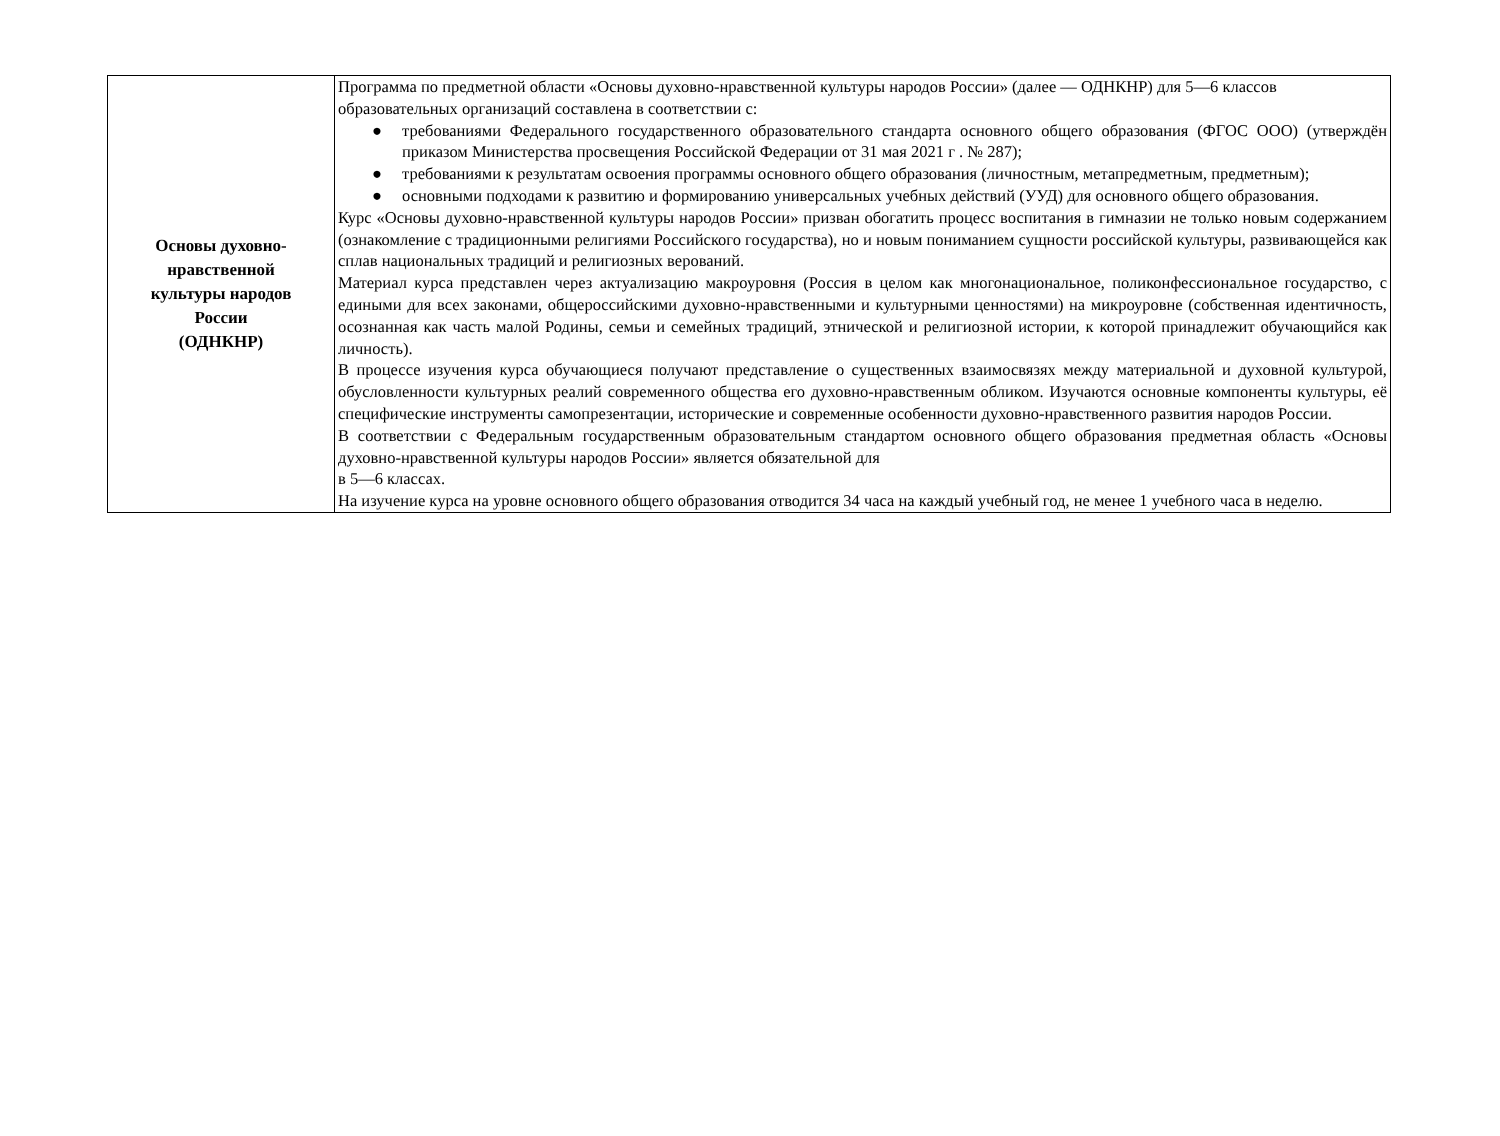| Основы духовно- нравственной культуры народов России (ОДНКНР) | Программа по предметной области «Основы духовно-нравственной культуры народов России» (далее — ОДНКНР) для 5—6 классов образовательных организаций составлена в соответствии с: ● требованиями Федерального государственного образовательного стандарта основного общего образования (ФГОС ООО) (утверждён приказом Министерства просвещения Российской Федерации от 31 мая 2021 г . № 287); ● требованиями к результатам освоения программы основного общего образования (личностным, метапредметным, предметным); ● основными подходами к развитию и формированию универсальных учебных действий (УУД) для основного общего образования. Курс «Основы духовно-нравственной культуры народов России» призван обогатить процесс воспитания в гимназии не только новым содержанием (ознакомление с традиционными религиями Российского государства), но и новым пониманием сущности российской культуры, развивающейся как сплав национальных традиций и религиозных верований. Материал курса представлен через актуализацию макроуровня (Россия в целом как многонациональное, поликонфессиональное государство, с едиными для всех законами, общероссийскими духовно-нравственными и культурными ценностями) на микроуровне (собственная идентичность, осознанная как часть малой Родины, семьи и семейных традиций, этнической и религиозной истории, к которой принадлежит обучающийся как личность). В процессе изучения курса обучающиеся получают представление о существенных взаимосвязях между материальной и духовной культурой, обусловленности культурных реалий современного общества его духовно-нравственным обликом. Изучаются основные компоненты культуры, её специфические инструменты самопрезентации, исторические и современные особенности духовно-нравственного развития народов России. В соответствии с Федеральным государственным образовательным стандартом основного общего образования предметная область «Основы духовно-нравственной культуры народов России» является обязательной для в 5—6 классах. На изучение курса на уровне основного общего образования отводится 34 часа на каждый учебный год, не менее 1 учебного часа в неделю. |